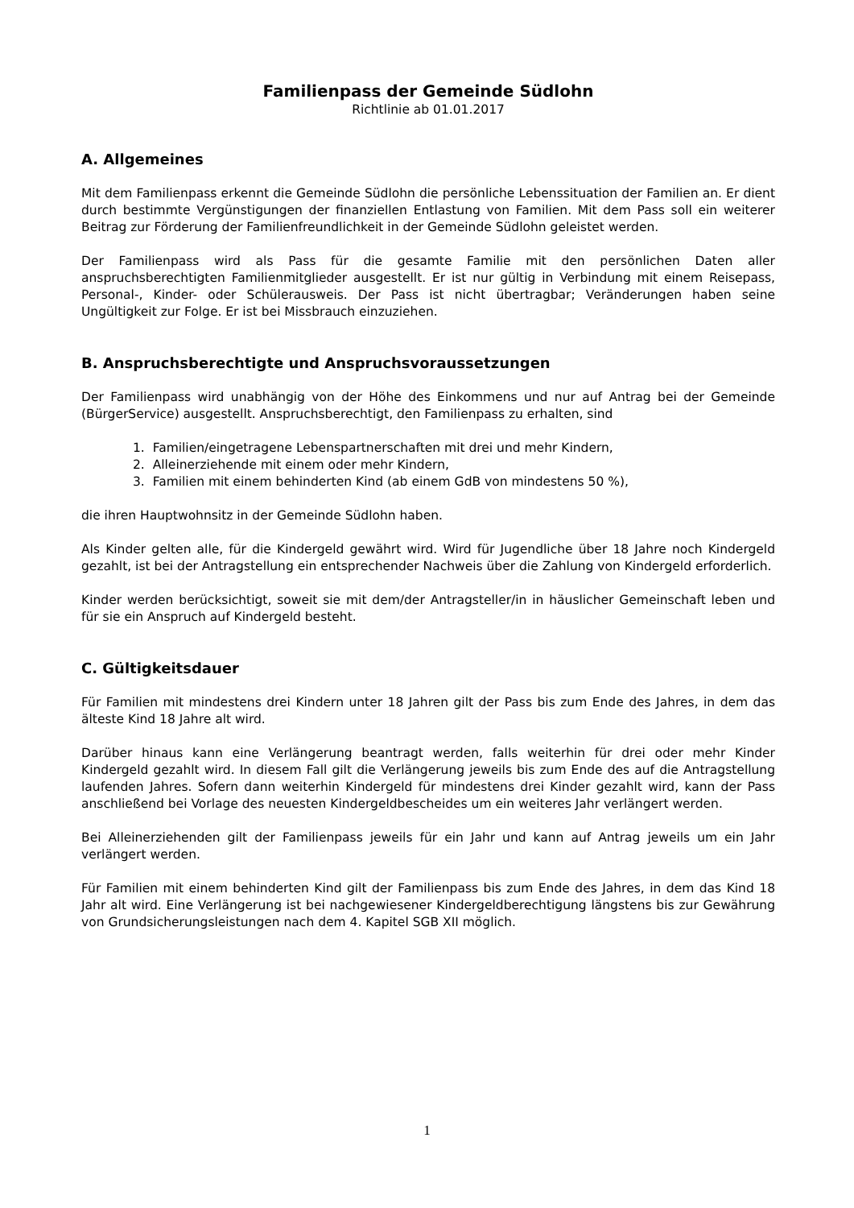Familienpass der Gemeinde Südlohn
Richtlinie ab 01.01.2017
A. Allgemeines
Mit dem Familienpass erkennt die Gemeinde Südlohn die persönliche Lebenssituation der Familien an. Er dient durch bestimmte Vergünstigungen der finanziellen Entlastung von Familien. Mit dem Pass soll ein weiterer Beitrag zur Förderung der Familienfreundlichkeit in der Gemeinde Südlohn geleistet werden.
Der Familienpass wird als Pass für die gesamte Familie mit den persönlichen Daten aller anspruchsberechtigten Familienmitglieder ausgestellt. Er ist nur gültig in Verbindung mit einem Reisepass, Personal-, Kinder- oder Schülerausweis. Der Pass ist nicht übertragbar; Veränderungen haben seine Ungültigkeit zur Folge. Er ist bei Missbrauch einzuziehen.
B. Anspruchsberechtigte und Anspruchsvoraussetzungen
Der Familienpass wird unabhängig von der Höhe des Einkommens und nur auf Antrag bei der Gemeinde (BürgerService) ausgestellt. Anspruchsberechtigt, den Familienpass zu erhalten, sind
1. Familien/eingetragene Lebenspartnerschaften mit drei und mehr Kindern,
2. Alleinerziehende mit einem oder mehr Kindern,
3. Familien mit einem behinderten Kind (ab einem GdB von mindestens 50 %),
die ihren Hauptwohnsitz in der Gemeinde Südlohn haben.
Als Kinder gelten alle, für die Kindergeld gewährt wird. Wird für Jugendliche über 18 Jahre noch Kindergeld gezahlt, ist bei der Antragstellung ein entsprechender Nachweis über die Zahlung von Kindergeld erforderlich.
Kinder werden berücksichtigt, soweit sie mit dem/der Antragsteller/in in häuslicher Gemeinschaft leben und für sie ein Anspruch auf Kindergeld besteht.
C. Gültigkeitsdauer
Für Familien mit mindestens drei Kindern unter 18 Jahren gilt der Pass bis zum Ende des Jahres, in dem das älteste Kind 18 Jahre alt wird.
Darüber hinaus kann eine Verlängerung beantragt werden, falls weiterhin für drei oder mehr Kinder Kindergeld gezahlt wird. In diesem Fall gilt die Verlängerung jeweils bis zum Ende des auf die Antragstellung laufenden Jahres. Sofern dann weiterhin Kindergeld für mindestens drei Kinder gezahlt wird, kann der Pass anschließend bei Vorlage des neuesten Kindergeldbescheides um ein weiteres Jahr verlängert werden.
Bei Alleinerziehenden gilt der Familienpass jeweils für ein Jahr und kann auf Antrag jeweils um ein Jahr verlängert werden.
Für Familien mit einem behinderten Kind gilt der Familienpass bis zum Ende des Jahres, in dem das Kind 18 Jahr alt wird. Eine Verlängerung ist bei nachgewiesener Kindergeldberechtigung längstens bis zur Gewährung von Grundsicherungsleistungen nach dem 4. Kapitel SGB XII möglich.
1